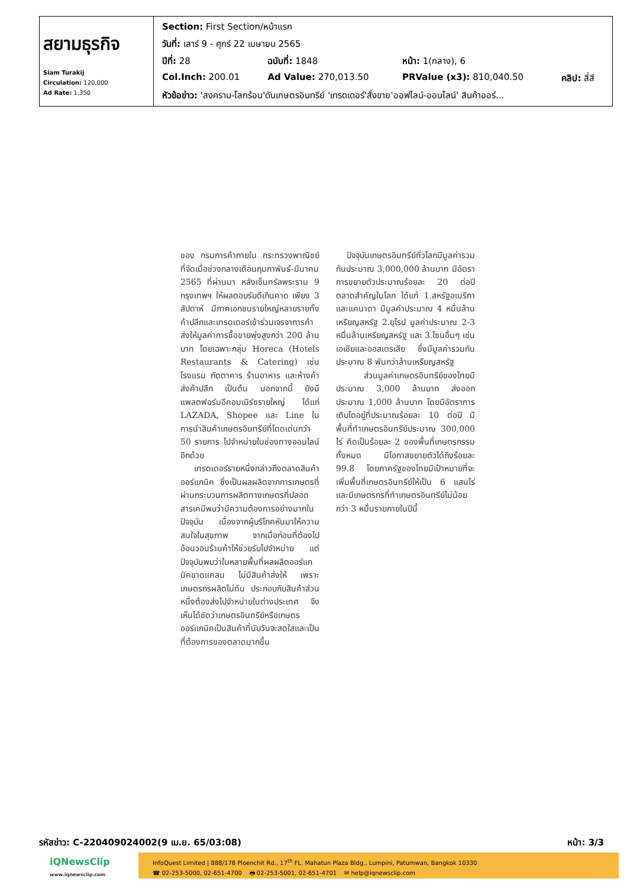| สยามธุรกิจ Siam Turakij Circulation: 120,000 Ad Rate: 1,350 | / Section: First Section/หน้าแรก / / / / / วันที่: เสาร์ 9 - ศุกร์ 22 เมษายน 2565 / / / / / ปีที่: 28 / ฉบับที่: 1848 / หน้า: 1(กลาง), 6 / / / Col.Inch: 200.01 / Ad Value: 270,013.50 / PRValue (x3): 810,040.50 / คลิป: สี่สี / / หัวข้อข่าว: 'สงคราม-โลกร้อน'ดันเกษตรอินทรีย์ 'เทรดเดอร์'สั่งขาย'ออฟไลน์-ออนไลน์' สินค้าออร์... / / / / |
ของ กรมการค้าภายใน กระทรวงพาณิชย์ ที่จัดเมื่อช่วงกลางเดือนกุมภาพันธ์-มีนาคม 2565 ที่ผ่านมา หลังเซ็นทรัลพระราม 9 กรุงเทพฯ ให้ผลตอบรับดีเกินคาด เพียง 3 สัปดาห์ มีภาคเอกชนรายใหญ่หลายรายทั้งค้าปลีกและเทรดเดอร์เข้าร่วมเจรจาการค้า ส่งให้มูลค่าการซื้อขายพุ่งสูงกว่า 200 ล้านบาท โดยเฉพาะกลุ่ม Horeca (Hotels Restaurants & Catering) เช่น โรงแรม ภัตตาคาร ร้านอาหาร และห้างค้าส่งค้าปลีก เป็นต้น นอกจากนี้ ยังมีแพลตฟอร์มอีคอมเมิร์ซรายใหญ่ ได้แก่ LAZADA, Shopee และ Line ในการนำสินค้าเกษตรอินทรีย์ที่โดดเด่นกว่า 50 รายการ ไปจำหน่ายในช่องทางออนไลน์อีกด้วย
เทรดเดอร์รายหนึ่งกล่าวถึงตลาดสินค้าออร์แกนิค ซึ่งเป็นผลผลิตจากการเกษตรที่ผ่านกระบวนการผลิตทางเกษตรที่ปลอดสารเคมีพบว่ามีความต้องการอย่างมากในปัจจุบัน เนื่องจากผู้บริโภคหันมาให้ความสนใจในสุขภาพ จากเมื่อก่อนที่ต้องไปอ้อนวอนร้านค้าให้ช่วยรับไปจำหน่าย แต่ปัจจุบันพบว่าในหลายพื้นที่ผลผลิตออร์แกนิคขาดแคลน ไม่มีสินค้าส่งให้ เพราะเกษตรกรผลิตไม่ทัน ประกอบกับสินค้าส่วนหนึ่งต้องส่งไปจำหน่ายในต่างประเทศ จึงเห็นได้ชัดว่าเกษตรอินทรีย์หรือเกษตรออร์แกนิคเป็นสินค้าที่นับวันจะสดใสและเป็นที่ต้องการของตลาดมากขึ้น
ปัจจุบันเกษตรอินทรีย์ทั่วโลกมีมูลค่ารวมกันประมาณ 3,000,000 ล้านบาท มีอัตราการขยายตัวประมาณร้อยละ 20 ต่อปี ตลาดสำคัญในโลก ได้แก่ 1.สหรัฐอเมริกาและแคนาดา มีมูลค่าประมาณ 4 หมื่นล้านเหรียญสหรัฐ 2.ยุโรป มูลค่าประมาณ 2-3 หมื่นล้านเหรียญสหรัฐ และ 3.โซนอื่นๆ เช่น เอเชียและออสเตรเลีย ซึ่งมีมูลค่ารวมกันประมาณ 8 พันกว่าล้านเหรียญสหรัฐ
ส่วนมูลค่าเกษตรอินทรีย์ของไทยมีประมาณ 3,000 ล้านบาท ส่งออกประมาณ 1,000 ล้านบาท โดยมีอัตราการเติบโตอยู่ที่ประมาณร้อยละ 10 ต่อปี มีพื้นที่ทำเกษตรอินทรีย์ประมาณ 300,000 ไร่ คิดเป็นร้อยละ 2 ของพื้นที่เกษตรกรรมทั้งหมด มีโอกาสขยายตัวได้ถึงร้อยละ 99.8 โดยภาครัฐของไทยมีเป้าหมายที่จะเพิ่มพื้นที่เกษตรอินทรีย์ให้เป็น 6 แสนไร่ และมีเกษตรกรที่ทำเกษตรอินทรีย์ไม่น้อยกว่า 3 หมื่นรายภายในปีนี้
รหัสข่าว: C-220409024002(9 เม.ย. 65/03:08) หน้า: 3/3
iQNewsClip
www.iqnewsclip.com
InfoQuest Limited | 888/178 Ploenchit Rd., 17<sup>th</sup> FL. Mahatun Plaza Bldg., Lumpini, Patumwan, Bangkok 10330
☎ 02-253-5000, 02-651-4700 🖶 02-253-5001, 02-651-4701 ✉ help@iqnewsclip.com